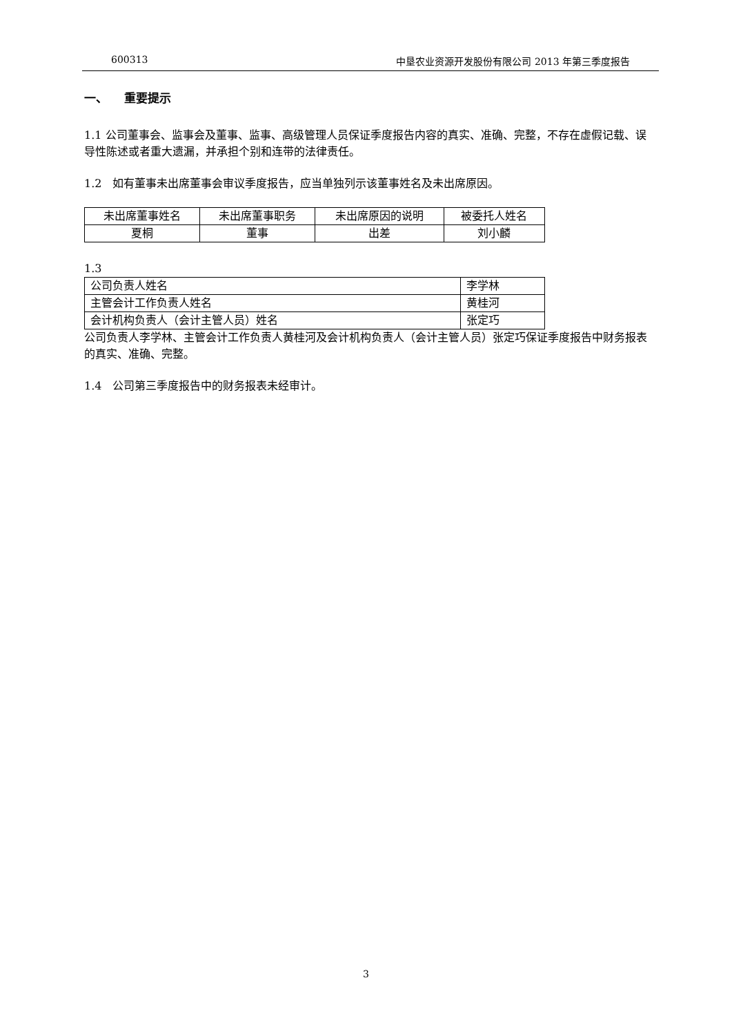600313 中垦农业资源开发股份有限公司 2013 年第三季度报告
一、 重要提示
1.1 公司董事会、监事会及董事、监事、高级管理人员保证季度报告内容的真实、准确、完整，不存在虚假记载、误导性陈述或者重大遗漏，并承担个别和连带的法律责任。
1.2　如有董事未出席董事会审议季度报告，应当单独列示该董事姓名及未出席原因。
| 未出席董事姓名 | 未出席董事职务 | 未出席原因的说明 | 被委托人姓名 |
| 夏桐 | 董事 | 出差 | 刘小麟 |
1.3
| 公司负责人姓名 | 李学林 |
| 主管会计工作负责人姓名 | 黄桂河 |
| 会计机构负责人（会计主管人员）姓名 | 张定巧 |
公司负责人李学林、主管会计工作负责人黄桂河及会计机构负责人（会计主管人员）张定巧保证季度报告中财务报表的真实、准确、完整。
1.4　公司第三季度报告中的财务报表未经审计。
3